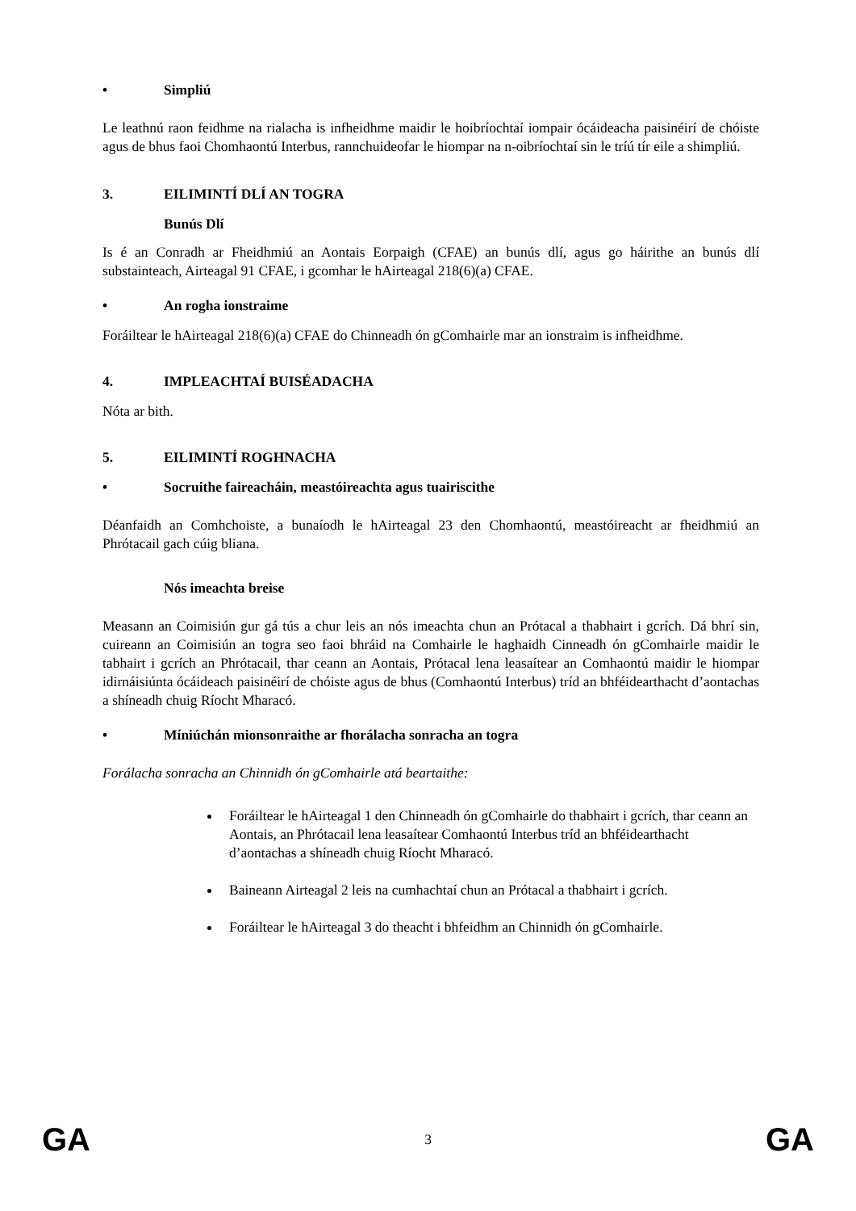• Simpliú
Le leathnú raon feidhme na rialacha is infheidhme maidir le hoibríochtaí iompair ócáideacha paisinéirí de chóiste agus de bhus faoi Chomhaontú Interbus, rannchuideofar le hiompar na n-oibríochtaí sin le tríú tír eile a shimpliú.
3. EILIMINTÍ DLÍ AN TOGRA
Bunús Dlí
Is é an Conradh ar Fheidhmiú an Aontais Eorpaigh (CFAE) an bunús dlí, agus go háirithe an bunús dlí substainteach, Airteagal 91 CFAE, i gcomhar le hAirteagal 218(6)(a) CFAE.
• An rogha ionstraime
Foráiltear le hAirteagal 218(6)(a) CFAE do Chinneadh ón gComhairle mar an ionstraim is infheidhme.
4. IMPLEACHTAÍ BUISÉADACHA
Nóta ar bith.
5. EILIMINTÍ ROGHNACHA
• Socruithe faireacháin, meastóireachta agus tuairiscithe
Déanfaidh an Comhchoiste, a bunaíodh le hAirteagal 23 den Chomhaontú, meastóireacht ar fheidhmiú an Phrótacail gach cúig bliana.
Nós imeachta breise
Measann an Coimisiún gur gá tús a chur leis an nós imeachta chun an Prótacal a thabhairt i gcrích. Dá bhrí sin, cuireann an Coimisiún an togra seo faoi bhráid na Comhairle le haghaidh Cinneadh ón gComhairle maidir le tabhairt i gcrích an Phrótacail, thar ceann an Aontais, Prótacal lena leasaítear an Comhaontú maidir le hiompar idirnáisiúnta ócáideach paisinéirí de chóiste agus de bhus (Comhaontú Interbus) tríd an bhféidearthacht d’aontachas a shíneadh chuig Ríocht Mharacó.
• Míniúchán mionsonraithe ar fhorálacha sonracha an togra
Forálacha sonracha an Chinnidh ón gComhairle atá beartaithe:
Foráiltear le hAirteagal 1 den Chinneadh ón gComhairle do thabhairt i gcrích, thar ceann an Aontais, an Phrótacail lena leasaítear Comhaontú Interbus tríd an bhféidearthacht d’aontachas a shíneadh chuig Ríocht Mharacó.
Baineann Airteagal 2 leis na cumhachtaí chun an Prótacal a thabhairt i gcrích.
Foráiltear le hAirteagal 3 do theacht i bhfeidhm an Chinnidh ón gComhairle.
GA 3 GA